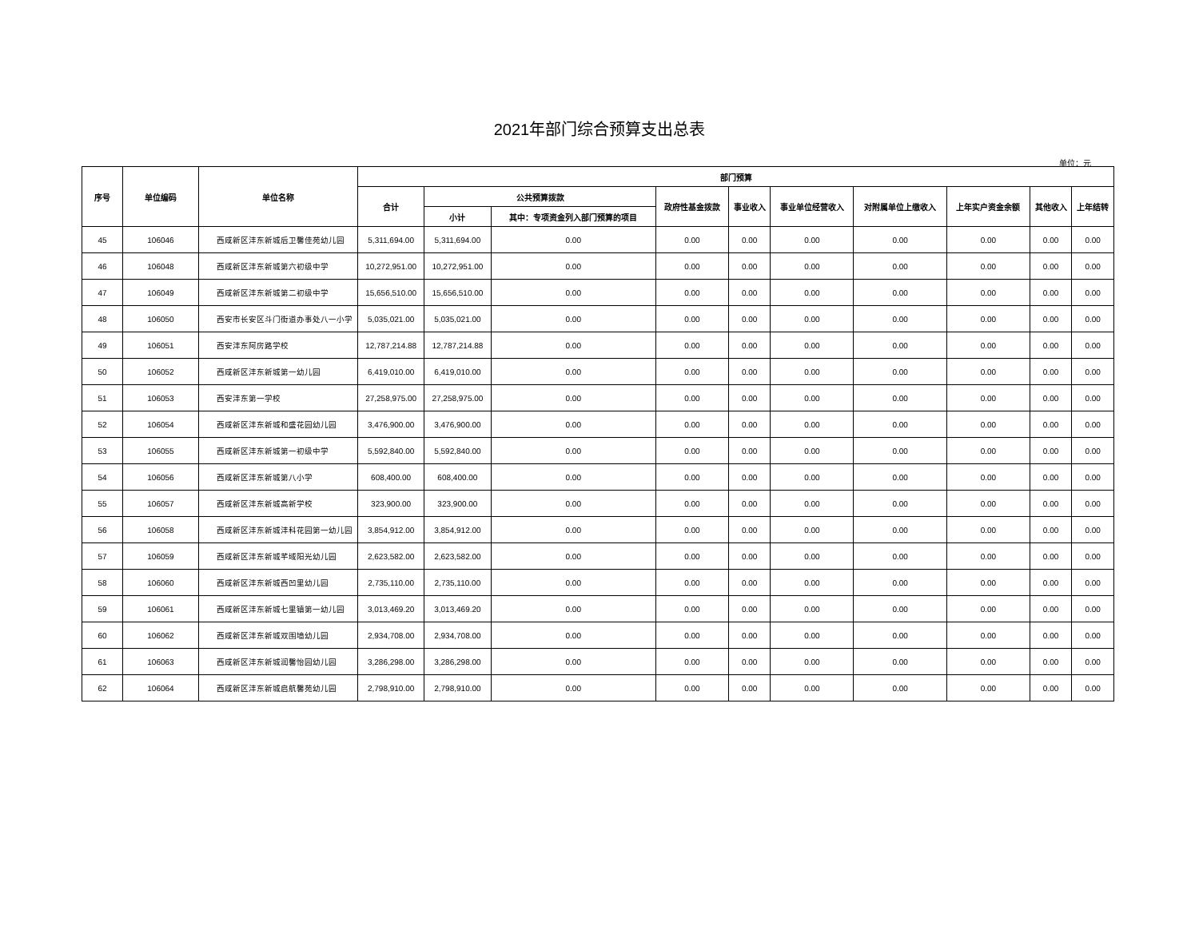2021年部门综合预算支出总表
单位：元
| 序号 | 单位编码 | 单位名称 | 部门预算 | | | | | | | | | |
| --- | --- | --- | --- | --- | --- | --- | --- | --- | --- | --- | --- | --- |
| | | | 合计 | 公共预算拨款 | | 政府性基金拨款 | 事业收入 | 事业单位经营收入 | 对附属单位上缴收入 | 上年实户资金余额 | 其他收入 | 上年结转 |
| | | | | 小计 | 其中：专项资金列入部门预算的项目 | | | | | | | |
| 45 | 106046 | 西咸新区沣东新城后卫馨佳苑幼儿园 | 5,311,694.00 | 5,311,694.00 | 0.00 | 0.00 | 0.00 | 0.00 | 0.00 | 0.00 | 0.00 | 0.00 |
| 46 | 106048 | 西咸新区沣东新城第六初级中学 | 10,272,951.00 | 10,272,951.00 | 0.00 | 0.00 | 0.00 | 0.00 | 0.00 | 0.00 | 0.00 | 0.00 |
| 47 | 106049 | 西咸新区沣东新城第二初级中学 | 15,656,510.00 | 15,656,510.00 | 0.00 | 0.00 | 0.00 | 0.00 | 0.00 | 0.00 | 0.00 | 0.00 |
| 48 | 106050 | 西安市长安区斗门街道办事处八一小学 | 5,035,021.00 | 5,035,021.00 | 0.00 | 0.00 | 0.00 | 0.00 | 0.00 | 0.00 | 0.00 | 0.00 |
| 49 | 106051 | 西安沣东阿房路学校 | 12,787,214.88 | 12,787,214.88 | 0.00 | 0.00 | 0.00 | 0.00 | 0.00 | 0.00 | 0.00 | 0.00 |
| 50 | 106052 | 西咸新区沣东新城第一幼儿园 | 6,419,010.00 | 6,419,010.00 | 0.00 | 0.00 | 0.00 | 0.00 | 0.00 | 0.00 | 0.00 | 0.00 |
| 51 | 106053 | 西安沣东第一学校 | 27,258,975.00 | 27,258,975.00 | 0.00 | 0.00 | 0.00 | 0.00 | 0.00 | 0.00 | 0.00 | 0.00 |
| 52 | 106054 | 西咸新区沣东新城和盛花园幼儿园 | 3,476,900.00 | 3,476,900.00 | 0.00 | 0.00 | 0.00 | 0.00 | 0.00 | 0.00 | 0.00 | 0.00 |
| 53 | 106055 | 西咸新区沣东新城第一初级中学 | 5,592,840.00 | 5,592,840.00 | 0.00 | 0.00 | 0.00 | 0.00 | 0.00 | 0.00 | 0.00 | 0.00 |
| 54 | 106056 | 西咸新区沣东新城第八小学 | 608,400.00 | 608,400.00 | 0.00 | 0.00 | 0.00 | 0.00 | 0.00 | 0.00 | 0.00 | 0.00 |
| 55 | 106057 | 西咸新区沣东新城高新学校 | 323,900.00 | 323,900.00 | 0.00 | 0.00 | 0.00 | 0.00 | 0.00 | 0.00 | 0.00 | 0.00 |
| 56 | 106058 | 西咸新区沣东新城沣科花园第一幼儿园 | 3,854,912.00 | 3,854,912.00 | 0.00 | 0.00 | 0.00 | 0.00 | 0.00 | 0.00 | 0.00 | 0.00 |
| 57 | 106059 | 西咸新区沣东新城芊域阳光幼儿园 | 2,623,582.00 | 2,623,582.00 | 0.00 | 0.00 | 0.00 | 0.00 | 0.00 | 0.00 | 0.00 | 0.00 |
| 58 | 106060 | 西咸新区沣东新城西凹里幼儿园 | 2,735,110.00 | 2,735,110.00 | 0.00 | 0.00 | 0.00 | 0.00 | 0.00 | 0.00 | 0.00 | 0.00 |
| 59 | 106061 | 西咸新区沣东新城七里镇第一幼儿园 | 3,013,469.20 | 3,013,469.20 | 0.00 | 0.00 | 0.00 | 0.00 | 0.00 | 0.00 | 0.00 | 0.00 |
| 60 | 106062 | 西咸新区沣东新城双围墙幼儿园 | 2,934,708.00 | 2,934,708.00 | 0.00 | 0.00 | 0.00 | 0.00 | 0.00 | 0.00 | 0.00 | 0.00 |
| 61 | 106063 | 西咸新区沣东新城润馨怡园幼儿园 | 3,286,298.00 | 3,286,298.00 | 0.00 | 0.00 | 0.00 | 0.00 | 0.00 | 0.00 | 0.00 | 0.00 |
| 62 | 106064 | 西咸新区沣东新城启航馨苑幼儿园 | 2,798,910.00 | 2,798,910.00 | 0.00 | 0.00 | 0.00 | 0.00 | 0.00 | 0.00 | 0.00 | 0.00 |